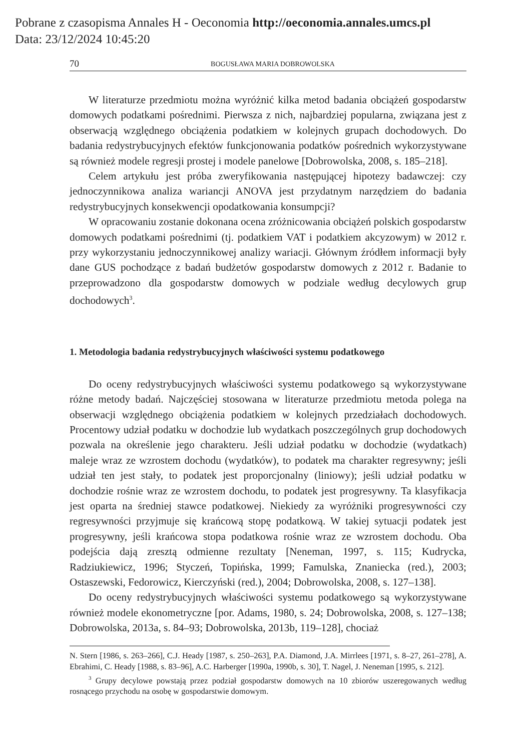Pobrane z czasopisma Annales H - Oeconomia http://oeconomia.annales.umcs.pl
Data: 23/12/2024 10:45:20
70 BOGUSŁAWA MARIA DOBROWOLSKA
W literaturze przedmiotu można wyróżnić kilka metod badania obciążeń gospodarstw domowych podatkami pośrednimi. Pierwsza z nich, najbardziej popularna, związana jest z obserwacją względnego obciążenia podatkiem w kolejnych grupach dochodowych. Do badania redystrybucyjnych efektów funkcjonowania podatków pośrednich wykorzystywane są również modele regresji prostej i modele panelowe [Dobrowolska, 2008, s. 185–218].
Celem artykułu jest próba zweryfikowania następującej hipotezy badawczej: czy jednoczynnikowa analiza wariancji ANOVA jest przydatnym narzędziem do badania redystrybucyjnych konsekwencji opodatkowania konsumpcji?
W opracowaniu zostanie dokonana ocena zróżnicowania obciążeń polskich gospodarstw domowych podatkami pośrednimi (tj. podatkiem VAT i podatkiem akcyzowym) w 2012 r. przy wykorzystaniu jednoczynnikowej analizy wariacji. Głównym źródłem informacji były dane GUS pochodzące z badań budżetów gospodarstw domowych z 2012 r. Badanie to przeprowadzono dla gospodarstw domowych w podziale według decylowych grup dochodowych<sup>3</sup>.
1. Metodologia badania redystrybucyjnych właściwości systemu podatkowego
Do oceny redystrybucyjnych właściwości systemu podatkowego są wykorzystywane różne metody badań. Najczęściej stosowana w literaturze przedmiotu metoda polega na obserwacji względnego obciążenia podatkiem w kolejnych przedziałach dochodowych. Procentowy udział podatku w dochodzie lub wydatkach poszczególnych grup dochodowych pozwala na określenie jego charakteru. Jeśli udział podatku w dochodzie (wydatkach) maleje wraz ze wzrostem dochodu (wydatków), to podatek ma charakter regresywny; jeśli udział ten jest stały, to podatek jest proporcjonalny (liniowy); jeśli udział podatku w dochodzie rośnie wraz ze wzrostem dochodu, to podatek jest progresywny. Ta klasyfikacja jest oparta na średniej stawce podatkowej. Niekiedy za wyróżniki progresywności czy regresywności przyjmuje się krańcową stopę podatkową. W takiej sytuacji podatek jest progresywny, jeśli krańcowa stopa podatkowa rośnie wraz ze wzrostem dochodu. Oba podejścia dają zresztą odmienne rezultaty [Neneman, 1997, s. 115; Kudrycka, Radziukiewicz, 1996; Styczeń, Topińska, 1999; Famulska, Znaniecka (red.), 2003; Ostaszewski, Fedorowicz, Kierczyński (red.), 2004; Dobrowolska, 2008, s. 127–138].
Do oceny redystrybucyjnych właściwości systemu podatkowego są wykorzystywane również modele ekonometryczne [por. Adams, 1980, s. 24; Dobrowolska, 2008, s. 127–138; Dobrowolska, 2013a, s. 84–93; Dobrowolska, 2013b, 119–128], chociaż
N. Stern [1986, s. 263–266], C.J. Heady [1987, s. 250–263], P.A. Diamond, J.A. Mirrlees [1971, s. 8–27, 261–278], A. Ebrahimi, C. Heady [1988, s. 83–96], A.C. Harberger [1990a, 1990b, s. 30], T. Nagel, J. Neneman [1995, s. 212].
<sup>3</sup> Grupy decylowe powstają przez podział gospodarstw domowych na 10 zbiorów uszeregowanych według rosnącego przychodu na osobę w gospodarstwie domowym.